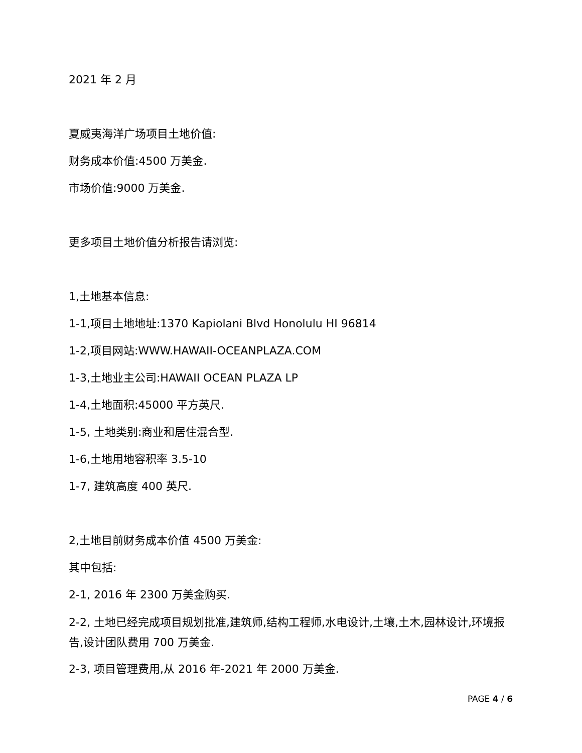2021 年 2 月
夏威夷海洋广场项目土地价值:
财务成本价值:4500 万美金.
市场价值:9000 万美金.
更多项目土地价值分析报告请浏览:
1,土地基本信息:
1-1,项目土地地址:1370 Kapiolani Blvd Honolulu HI 96814
1-2,项目网站:WWW.HAWAII-OCEANPLAZA.COM
1-3,土地业主公司:HAWAII OCEAN PLAZA LP
1-4,土地面积:45000 平方英尺.
1-5, 土地类别:商业和居住混合型.
1-6,土地用地容积率 3.5-10
1-7, 建筑高度 400 英尺.
2,土地目前财务成本价值 4500 万美金:
其中包括:
2-1, 2016 年 2300 万美金购买.
2-2, 土地已经完成项目规划批准,建筑师,结构工程师,水电设计,土壤,土木,园林设计,环境报告,设计团队费用 700 万美金.
2-3, 项目管理费用,从 2016 年-2021 年 2000 万美金.
PAGE 4 / 6